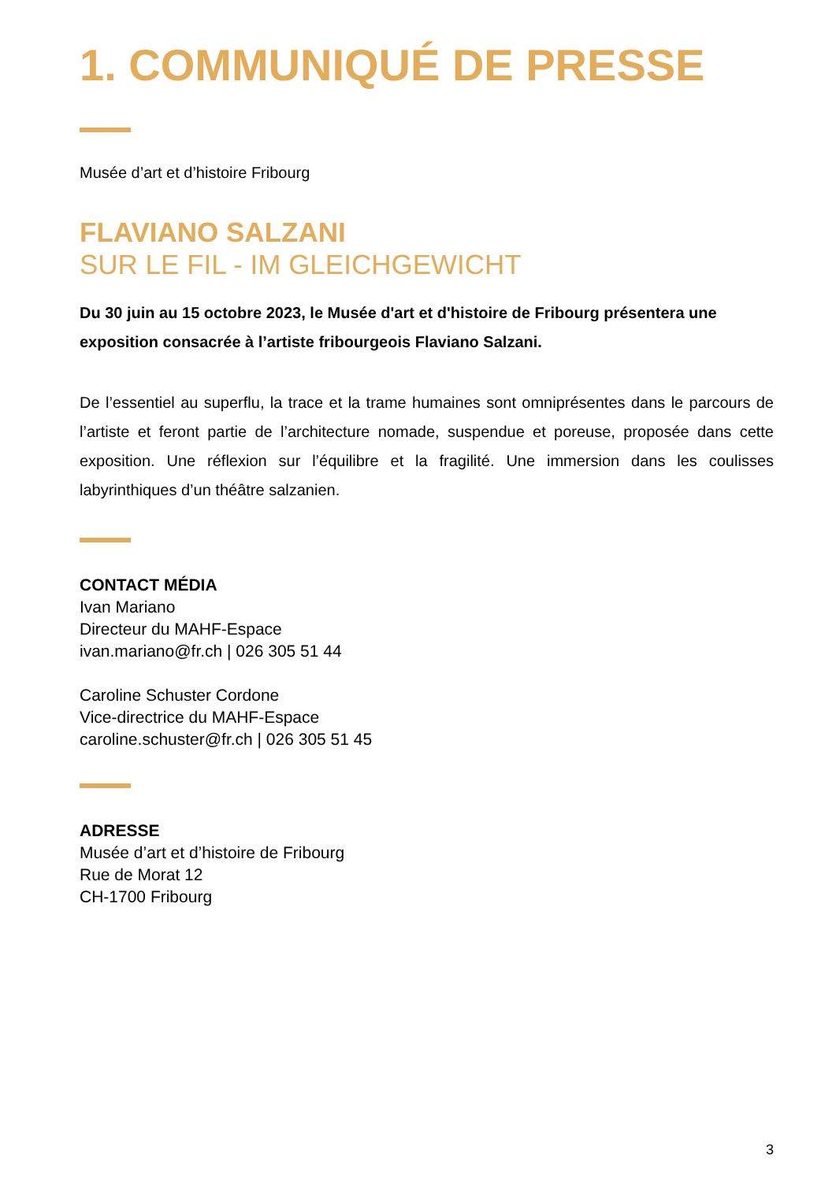1. COMMUNIQUÉ DE PRESSE
Musée d’art et d’histoire Fribourg
FLAVIANO SALZANI
SUR LE FIL - IM GLEICHGEWICHT
Du 30 juin au 15 octobre 2023, le Musée d'art et d'histoire de Fribourg présentera une exposition consacrée à l’artiste fribourgeois Flaviano Salzani.
De l’essentiel au superflu, la trace et la trame humaines sont omniprésentes dans le parcours de l’artiste et feront partie de l’architecture nomade, suspendue et poreuse, proposée dans cette exposition. Une réflexion sur l’équilibre et la fragilité. Une immersion dans les coulisses labyrinthiques d’un théâtre salzanien.
CONTACT MÉDIA
Ivan Mariano
Directeur du MAHF-Espace
ivan.mariano@fr.ch | 026 305 51 44
Caroline Schuster Cordone
Vice-directrice du MAHF-Espace
caroline.schuster@fr.ch | 026 305 51 45
ADRESSE
Musée d’art et d’histoire de Fribourg
Rue de Morat 12
CH-1700 Fribourg
3